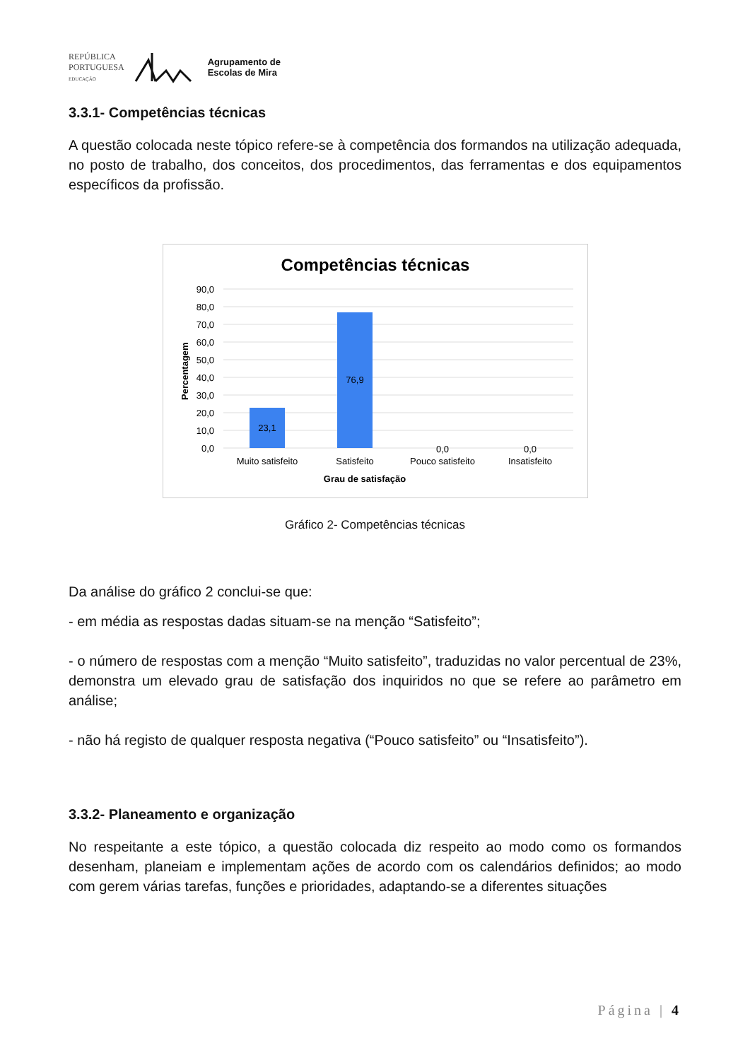REPÚBLICA
PORTUGUESA
EDUCAÇÃO
Agrupamento de
Escolas de Mira
3.3.1- Competências técnicas
A questão colocada neste tópico refere-se à competência dos formandos na utilização adequada, no posto de trabalho, dos conceitos, dos procedimentos, das ferramentas e dos equipamentos específicos da profissão.
Competências técnicas
90,0
80,0
70,0
60,0
50,0
40,0
30,0
20,0
10,0
0,0
Percentagem
23,1
76,9
0,0
0,0
Muito satisfeito
Satisfeito
Pouco satisfeito
Insatisfeito
Grau de satisfação
Gráfico 2- Competências técnicas
Da análise do gráfico 2 conclui-se que:
- em média as respostas dadas situam-se na menção “Satisfeito”;
- o número de respostas com a menção “Muito satisfeito”, traduzidas no valor percentual de 23%, demonstra um elevado grau de satisfação dos inquiridos no que se refere ao parâmetro em análise;
- não há registo de qualquer resposta negativa (“Pouco satisfeito” ou “Insatisfeito”).
3.3.2- Planeamento e organização
No respeitante a este tópico, a questão colocada diz respeito ao modo como os formandos desenham, planeiam e implementam ações de acordo com os calendários definidos; ao modo com gerem várias tarefas, funções e prioridades, adaptando-se a diferentes situações
Página | 4